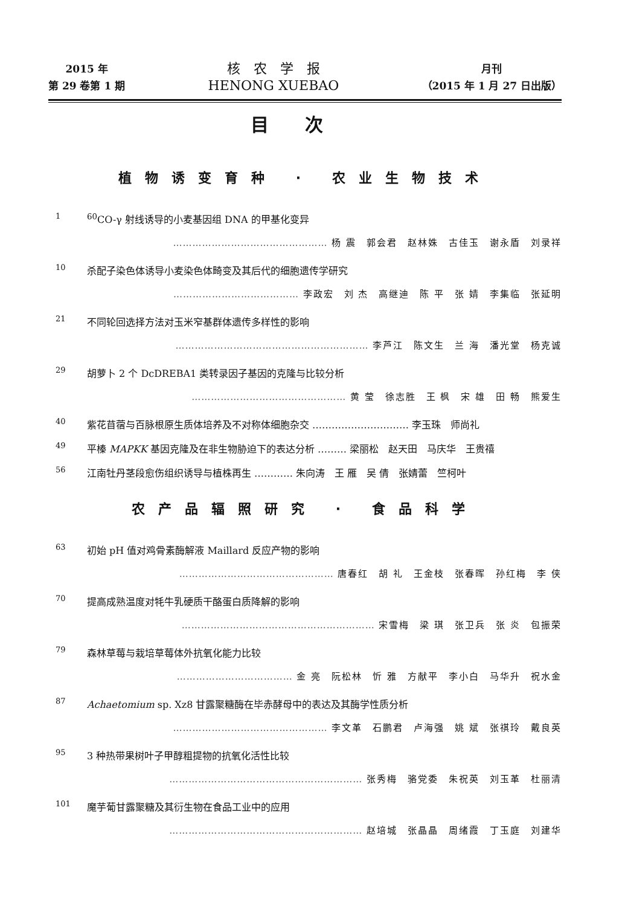2015 年
第 29 卷第 1 期
核　农　学　报
HENONG XUEBAO
月刊
（2015 年 1 月 27 日出版）
目次
植物诱变育种 · 农业生物技术
1
<sup>60</sup>CO-γ 射线诱导的小麦基因组 DNA 的甲基化变异
………………………………………… 杨 震　郭会君　赵林姝　古佳玉　谢永盾　刘录祥
10
杀配子染色体诱导小麦染色体畸变及其后代的细胞遗传学研究
………………………………… 李政宏　刘 杰　高继迪　陈 平　张 婧　李集临　张延明
21
不同轮回选择方法对玉米窄基群体遗传多样性的影响
…………………………………………………… 李芦江　陈文生　兰 海　潘光堂　杨克诚
29
胡萝卜 2 个 DcDREBA1 类转录因子基因的克隆与比较分析
………………………………………… 黄 莹　徐志胜　王 枫　宋 雄　田 畅　熊爱生
40
紫花苜蓿与百脉根原生质体培养及不对称体细胞杂交 ………………………… 李玉珠　师尚礼
49
平榛 MAPKK 基因克隆及在非生物胁迫下的表达分析 ……… 梁丽松　赵天田　马庆华　王贵禧
56
江南牡丹茎段愈伤组织诱导与植株再生 ………… 朱向涛　王 雁　吴 倩　张婧蕾　竺柯叶
农产品辐照研究 · 食品科学
63
初始 pH 值对鸡骨素酶解液 Maillard 反应产物的影响
………………………………………… 唐春红　胡 礼　王金枝　张春晖　孙红梅　李 侠
70
提高成熟温度对牦牛乳硬质干酪蛋白质降解的影响
…………………………………………………… 宋雪梅　梁 琪　张卫兵　张 炎　包振荣
79
森林草莓与栽培草莓体外抗氧化能力比较
……………………………… 金 亮　阮松林　忻 雅　方献平　李小白　马华升　祝水金
87
Achaetomium sp. Xz8 甘露聚糖酶在毕赤酵母中的表达及其酶学性质分析
………………………………………… 李文革　石鹏君　卢海强　姚 斌　张祺玲　戴良英
95
3 种热带果树叶子甲醇粗提物的抗氧化活性比较
…………………………………………………… 张秀梅　骆党委　朱祝英　刘玉革　杜丽清
101
魔芋葡甘露聚糖及其衍生物在食品工业中的应用
…………………………………………………… 赵培城　张晶晶　周绪霞　丁玉庭　刘建华